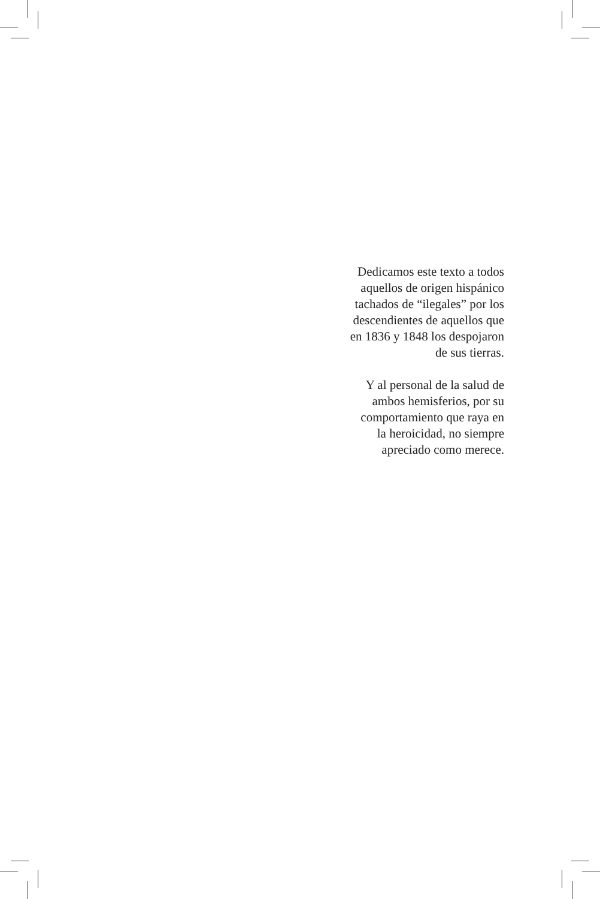Dedicamos este texto a todos
aquellos de origen hispánico
tachados de “ilegales” por los
descendientes de aquellos que
en 1836 y 1848 los despojaron
de sus tierras.
Y al personal de la salud de
ambos hemisferios, por su
comportamiento que raya en
la heroicidad, no siempre
apreciado como merece.